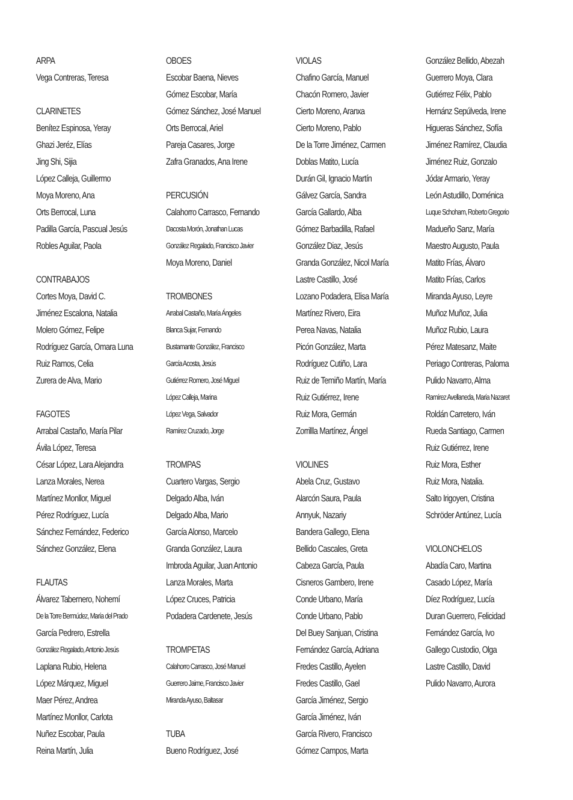ARPA
Vega Contreras, Teresa
CLARINETES
Benítez Espinosa, Yeray
Ghazi Jeréz, Elías
Jing Shi, Sijia
López Calleja, Guillermo
Moya Moreno, Ana
Orts Berrocal, Luna
Padilla García, Pascual Jesús
Robles Aguilar, Paola
CONTRABAJOS
Cortes Moya, David C.
Jiménez Escalona, Natalia
Molero Gómez, Felipe
Rodríguez García, Omara Luna
Ruiz Ramos, Celia
Zurera de Alva, Mario
FAGOTES
Arrabal Castaño, María Pilar
Ávila López, Teresa
César López, Lara Alejandra
Lanza Morales, Nerea
Martínez Monllor, Miguel
Pérez Rodríguez, Lucía
Sánchez Fernández, Federico
Sánchez González, Elena
FLAUTAS
Álvarez Tabernero, Nohemí
De la Torre Bermúdez, María del Prado
García Pedrero, Estrella
González Regalado, Antonio Jesús
Laplana Rubio, Helena
López Márquez, Miguel
Maer Pérez, Andrea
Martínez Monllor, Carlota
Nuñez Escobar, Paula
Reina Martín, Julia
OBOES
Escobar Baena, Nieves
Gómez Escobar, María
Gómez Sánchez, José Manuel
Orts Berrocal, Ariel
Pareja Casares, Jorge
Zafra Granados, Ana Irene
PERCUSIÓN
Calahorro Carrasco, Fernando
Dacosta Morón, Jonathan Lucas
González Regalado, Francisco Javier
Moya Moreno, Daniel
TROMBONES
Arrabal Castaño, María Ángeles
Blanca Sujar, Fernando
Bustamante González, Francisco
García Acosta, Jesús
Gutiérrez Romero, José Miguel
López Calleja, Marina
López Vega, Salvador
Ramírez Cruzado, Jorge
TROMPAS
Cuartero Vargas, Sergio
Delgado Alba, Iván
Delgado Alba, Mario
García Alonso, Marcelo
Granda González, Laura
Imbroda Aguilar, Juan Antonio
Lanza Morales, Marta
López Cruces, Patricia
Podadera Cardenete, Jesús
TROMPETAS
Calahorro Carrasco, José Manuel
Guerrero Jaime, Francisco Javier
Miranda Ayuso, Baltasar
TUBA
Bueno Rodríguez, José
VIOLAS
Chafino García, Manuel
Chacón Romero, Javier
Cierto Moreno, Aranxa
Cierto Moreno, Pablo
De la Torre Jiménez, Carmen
Doblas Matito, Lucía
Durán Gil, Ignacio Martín
Gálvez García, Sandra
García Gallardo, Alba
Gómez Barbadilla, Rafael
González Diaz, Jesús
Granda González, Nicol María
Lastre Castillo, José
Lozano Podadera, Elisa María
Martínez Rivero, Eira
Perea Navas, Natalia
Picón González, Marta
Rodríguez Cutiño, Lara
Ruiz de Temiño Martín, María
Ruiz Gutiérrez, Irene
Ruiz Mora, Germán
Zorrillla Martínez, Ángel
VIOLINES
Abela Cruz, Gustavo
Alarcón Saura, Paula
Annyuk, Nazariy
Bandera Gallego, Elena
Bellido Cascales, Greta
Cabeza García, Paula
Cisneros Gambero, Irene
Conde Urbano, María
Conde Urbano, Pablo
Del Buey Sanjuan, Cristina
Fernández García, Adriana
Fredes Castillo, Ayelen
Fredes Castillo, Gael
García Jiménez, Sergio
García Jiménez, Iván
García Rivero, Francisco
Gómez Campos, Marta
González Bellido, Abezah
Guerrero Moya, Clara
Gutiérrez Félix, Pablo
Hernánz Sepúlveda, Irene
Higueras Sánchez, Sofía
Jiménez Ramírez, Claudia
Jiménez Ruiz, Gonzalo
Jódar Armario, Yeray
León Astudillo, Doménica
Luque Schoham, Roberto Gregorio
Madueño Sanz, María
Maestro Augusto, Paula
Matito Frías, Álvaro
Matito Frías, Carlos
Miranda Ayuso, Leyre
Muñoz Muñoz, Julia
Muñoz Rubio, Laura
Pérez Matesanz, Maite
Periago Contreras, Paloma
Pulido Navarro, Alma
Ramírez Avellaneda, María Nazaret
Roldán Carretero, Iván
Rueda Santiago, Carmen
Ruiz Gutiérrez, Irene
Ruiz Mora, Esther
Ruiz Mora, Natalia.
Salto Irigoyen, Cristina
Schröder Antúnez, Lucía
VIOLONCHELOS
Abadía Caro, Martina
Casado López, María
Díez Rodríguez, Lucía
Duran Guerrero, Felicidad
Fernández García, Ivo
Gallego Custodio, Olga
Lastre Castillo, David
Pulido Navarro, Aurora